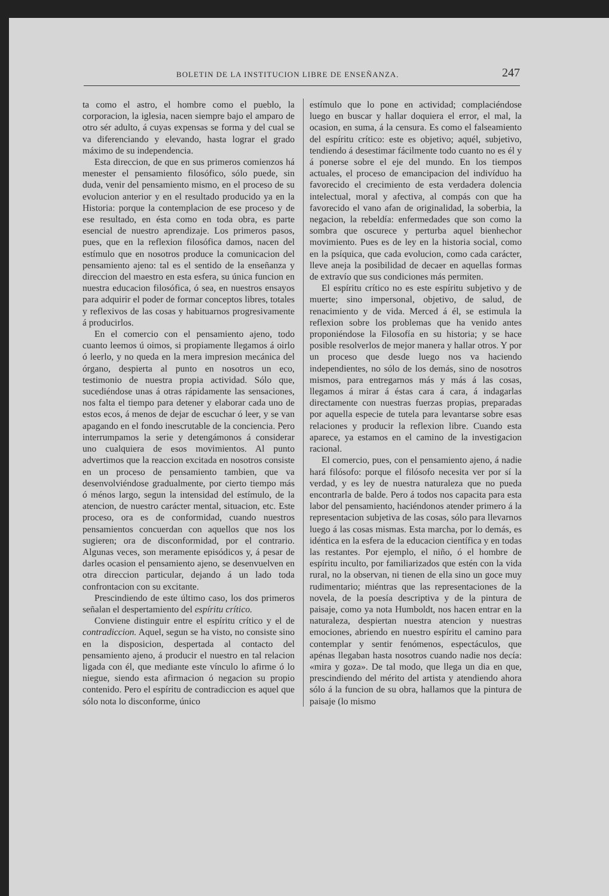BOLETIN DE LA INSTITUCION LIBRE DE ENSEÑANZA. 247
ta como el astro, el hombre como el pueblo, la corporacion, la iglesia, nacen siempre bajo el amparo de otro sér adulto, á cuyas expensas se forma y del cual se va diferenciando y elevando, hasta lograr el grado máximo de su independencia.
Esta direccion, de que en sus primeros comienzos há menester el pensamiento filosófico, sólo puede, sin duda, venir del pensamiento mismo, en el proceso de su evolucion anterior y en el resultado producido ya en la Historia: porque la contemplacion de ese proceso y de ese resultado, en ésta como en toda obra, es parte esencial de nuestro aprendizaje. Los primeros pasos, pues, que en la reflexion filosófica damos, nacen del estímulo que en nosotros produce la comunicacion del pensamiento ajeno: tal es el sentido de la enseñanza y direccion del maestro en esta esfera, su única funcion en nuestra educacion filosófica, ó sea, en nuestros ensayos para adquirir el poder de formar conceptos libres, totales y reflexivos de las cosas y habituarnos progresivamente á producirlos.
En el comercio con el pensamiento ajeno, todo cuanto leemos ú oimos, si propiamente llegamos á oirlo ó leerlo, y no queda en la mera impresion mecánica del órgano, despierta al punto en nosotros un eco, testimonio de nuestra propia actividad. Sólo que, sucediéndose unas á otras rápidamente las sensaciones, nos falta el tiempo para detener y elaborar cada uno de estos ecos, á menos de dejar de escuchar ó leer, y se van apagando en el fondo inescrutable de la conciencia. Pero interrumpamos la serie y detengámonos á considerar uno cualquiera de esos movimientos. Al punto advertimos que la reaccion excitada en nosotros consiste en un proceso de pensamiento tambien, que va desenvolviéndose gradualmente, por cierto tiempo más ó ménos largo, segun la intensidad del estímulo, de la atencion, de nuestro carácter mental, situacion, etc. Este proceso, ora es de conformidad, cuando nuestros pensamientos concuerdan con aquellos que nos los sugieren; ora de disconformidad, por el contrario. Algunas veces, son meramente episódicos y, á pesar de darles ocasion el pensamiento ajeno, se desenvuelven en otra direccion particular, dejando á un lado toda confrontacion con su excitante.
Prescindiendo de este último caso, los dos primeros señalan el despertamiento del espíritu crítico.
Conviene distinguir entre el espíritu crítico y el de contradiccion. Aquel, segun se ha visto, no consiste sino en la disposicion, despertada al contacto del pensamiento ajeno, á producir el nuestro en tal relacion ligada con él, que mediante este vínculo lo afirme ó lo niegue, siendo esta afirmacion ó negacion su propio contenido. Pero el espíritu de contradiccion es aquel que sólo nota lo disconforme, único
estímulo que lo pone en actividad; complaciéndose luego en buscar y hallar doquiera el error, el mal, la ocasion, en suma, á la censura. Es como el falseamiento del espíritu crítico: este es objetivo; aquél, subjetivo, tendiendo á desestimar fácilmente todo cuanto no es él y á ponerse sobre el eje del mundo. En los tiempos actuales, el proceso de emancipacion del indivíduo ha favorecido el crecimiento de esta verdadera dolencia intelectual, moral y afectiva, al compás con que ha favorecido el vano afan de originalidad, la soberbia, la negacion, la rebeldía: enfermedades que son como la sombra que oscurece y perturba aquel bienhechor movimiento. Pues es de ley en la historia social, como en la psíquica, que cada evolucion, como cada carácter, lleve aneja la posibilidad de decaer en aquellas formas de extravío que sus condiciones más permiten.
El espíritu crítico no es este espíritu subjetivo y de muerte; sino impersonal, objetivo, de salud, de renacimiento y de vida. Merced á él, se estimula la reflexion sobre los problemas que ha venido antes proponiéndose la Filosofía en su historia; y se hace posible resolverlos de mejor manera y hallar otros. Y por un proceso que desde luego nos va haciendo independientes, no sólo de los demás, sino de nosotros mismos, para entregarnos más y más á las cosas, llegamos á mirar á éstas cara á cara, á indagarlas directamente con nuestras fuerzas propias, preparadas por aquella especie de tutela para levantarse sobre esas relaciones y producir la reflexion libre. Cuando esta aparece, ya estamos en el camino de la investigacion racional.
El comercio, pues, con el pensamiento ajeno, á nadie hará filósofo: porque el filósofo necesita ver por sí la verdad, y es ley de nuestra naturaleza que no pueda encontrarla de balde. Pero á todos nos capacita para esta labor del pensamiento, haciéndonos atender primero á la representacion subjetiva de las cosas, sólo para llevarnos luego á las cosas mismas. Esta marcha, por lo demás, es idéntica en la esfera de la educacion científica y en todas las restantes. Por ejemplo, el niño, ó el hombre de espíritu inculto, por familiarizados que estén con la vida rural, no la observan, ni tienen de ella sino un goce muy rudimentario; miéntras que las representaciones de la novela, de la poesía descriptiva y de la pintura de paisaje, como ya nota Humboldt, nos hacen entrar en la naturaleza, despiertan nuestra atencion y nuestras emociones, abriendo en nuestro espíritu el camino para contemplar y sentir fenómenos, espectáculos, que apénas llegaban hasta nosotros cuando nadie nos decía: «mira y goza». De tal modo, que llega un dia en que, prescindiendo del mérito del artista y atendiendo ahora sólo á la funcion de su obra, hallamos que la pintura de paisaje (lo mismo